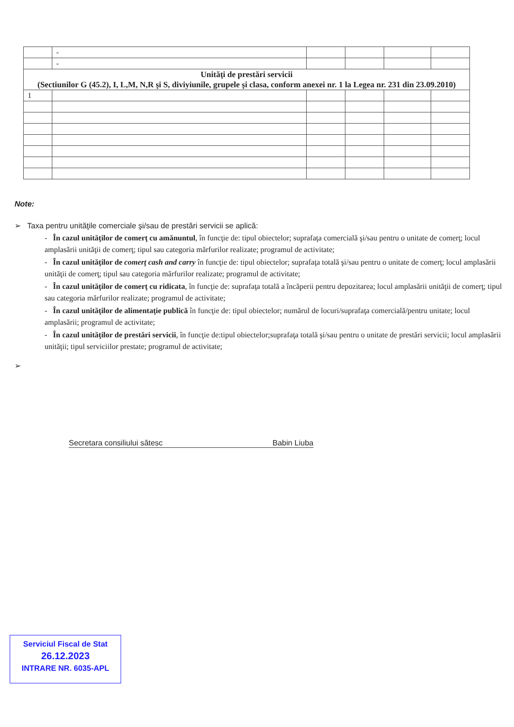| | - | | | | |
| | - | | | | |
| Unităţi de prestări servicii (Sectiunilor G (45.2), I, L,M, N,R şi S, diviyiunile, grupele şi clasa, conform anexei nr. 1 la Legea nr. 231 din 23.09.2010) | | | | | |
| 1 | | | | | |
Note:
➢ Taxa pentru unităţile comerciale şi/sau de prestări servicii se aplică:
- În cazul unităţilor de comerţ cu amănuntul, în funcţie de: tipul obiectelor; suprafaţa comercială şi/sau pentru o unitate de comerţ; locul amplasării unităţii de comerţ; tipul sau categoria mărfurilor realizate; programul de activitate;
- În cazul unităţilor de comerţ cash and carry în funcţie de: tipul obiectelor; suprafaţa totală şi/sau pentru o unitate de comerţ; locul amplasării unităţii de comerţ; tipul sau categoria mărfurilor realizate; programul de activitate;
- În cazul unităţilor de comerţ cu ridicata, în funcţie de: suprafaţa totală a încăperii pentru depozitarea; locul amplasării unităţii de comerţ; tipul sau categoria mărfurilor realizate; programul de activitate;
- În cazul unităţilor de alimentaţie publică în funcţie de: tipul obiectelor; numărul de locuri/suprafaţa comercială/pentru unitate; locul amplasării; programul de activitate;
- În cazul unităţilor de prestări servicii, în funcţie de:tipul obiectelor;suprafaţa totală şi/sau pentru o unitate de prestări servicii; locul amplasării unităţii; tipul serviciilor prestate; programul de activitate;
➢
Secretara consiliului sătesc Babin Liuba
Serviciul Fiscal de Stat
26.12.2023
INTRARE NR. 6035-APL